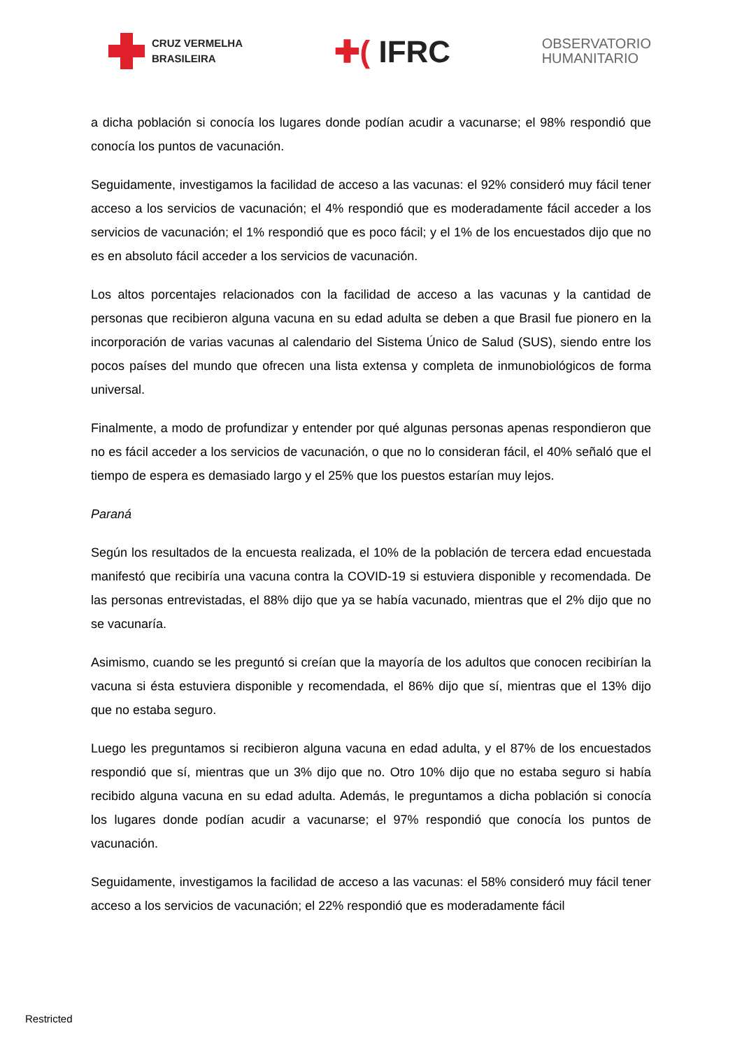CRUZ VERMELHA
BRASILEIRA
✚( IFRC
OBSERVATORIO
HUMANITARIO
a dicha población si conocía los lugares donde podían acudir a vacunarse; el 98% respondió que conocía los puntos de vacunación.
Seguidamente, investigamos la facilidad de acceso a las vacunas: el 92% consideró muy fácil tener acceso a los servicios de vacunación; el 4% respondió que es moderadamente fácil acceder a los servicios de vacunación; el 1% respondió que es poco fácil; y el 1% de los encuestados dijo que no es en absoluto fácil acceder a los servicios de vacunación.
Los altos porcentajes relacionados con la facilidad de acceso a las vacunas y la cantidad de personas que recibieron alguna vacuna en su edad adulta se deben a que Brasil fue pionero en la incorporación de varias vacunas al calendario del Sistema Único de Salud (SUS), siendo entre los pocos países del mundo que ofrecen una lista extensa y completa de inmunobiológicos de forma universal.
Finalmente, a modo de profundizar y entender por qué algunas personas apenas respondieron que no es fácil acceder a los servicios de vacunación, o que no lo consideran fácil, el 40% señaló que el tiempo de espera es demasiado largo y el 25% que los puestos estarían muy lejos.
Paraná
Según los resultados de la encuesta realizada, el 10% de la población de tercera edad encuestada manifestó que recibiría una vacuna contra la COVID-19 si estuviera disponible y recomendada. De las personas entrevistadas, el 88% dijo que ya se había vacunado, mientras que el 2% dijo que no se vacunaría.
Asimismo, cuando se les preguntó si creían que la mayoría de los adultos que conocen recibirían la vacuna si ésta estuviera disponible y recomendada, el 86% dijo que sí, mientras que el 13% dijo que no estaba seguro.
Luego les preguntamos si recibieron alguna vacuna en edad adulta, y el 87% de los encuestados respondió que sí, mientras que un 3% dijo que no. Otro 10% dijo que no estaba seguro si había recibido alguna vacuna en su edad adulta. Además, le preguntamos a dicha población si conocía los lugares donde podían acudir a vacunarse; el 97% respondió que conocía los puntos de vacunación.
Seguidamente, investigamos la facilidad de acceso a las vacunas: el 58% consideró muy fácil tener acceso a los servicios de vacunación; el 22% respondió que es moderadamente fácil
Restricted